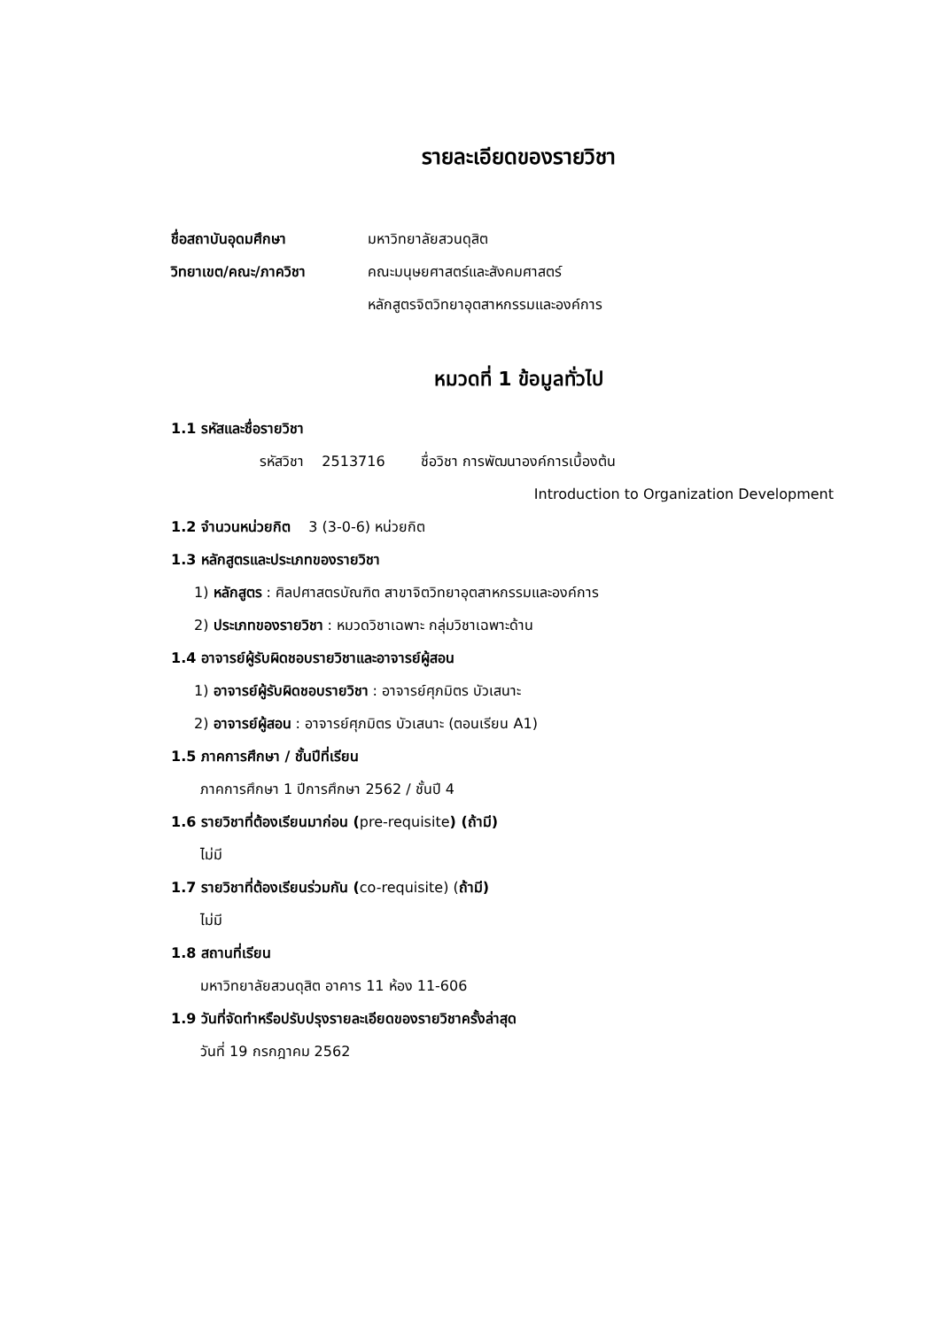รายละเอียดของรายวิชา
ชื่อสถาบันอุดมศึกษา มหาวิทยาลัยสวนดุสิต
วิทยาเขต/คณะ/ภาควิชา คณะมนุษยศาสตร์และสังคมศาสตร์
หลักสูตรจิตวิทยาอุตสาหกรรมและองค์การ
หมวดที่ 1 ข้อมูลทั่วไป
1.1 รหัสและชื่อรายวิชา
รหัสวิชา 2513716 ชื่อวิชา การพัฒนาองค์การเบื้องต้น
Introduction to Organization Development
1.2 จำนวนหน่วยกิต 3 (3-0-6) หน่วยกิต
1.3 หลักสูตรและประเภทของรายวิชา
1) หลักสูตร : ศิลปศาสตรบัณฑิต สาขาจิตวิทยาอุตสาหกรรมและองค์การ
2) ประเภทของรายวิชา : หมวดวิชาเฉพาะ กลุ่มวิชาเฉพาะด้าน
1.4 อาจารย์ผู้รับผิดชอบรายวิชาและอาจารย์ผู้สอน
1) อาจารย์ผู้รับผิดชอบรายวิชา : อาจารย์ศุภมิตร บัวเสนาะ
2) อาจารย์ผู้สอน : อาจารย์ศุภมิตร บัวเสนาะ (ตอนเรียน A1)
1.5 ภาคการศึกษา / ชั้นปีที่เรียน
ภาคการศึกษา 1 ปีการศึกษา 2562 / ชั้นปี 4
1.6 รายวิชาที่ต้องเรียนมาก่อน (pre-requisite) (ถ้ามี)
ไม่มี
1.7 รายวิชาที่ต้องเรียนร่วมกัน (co-requisite) (ถ้ามี)
ไม่มี
1.8 สถานที่เรียน
มหาวิทยาลัยสวนดุสิต อาคาร 11 ห้อง 11-606
1.9 วันที่จัดทำหรือปรับปรุงรายละเอียดของรายวิชาครั้งล่าสุด
วันที่ 19 กรกฎาคม 2562